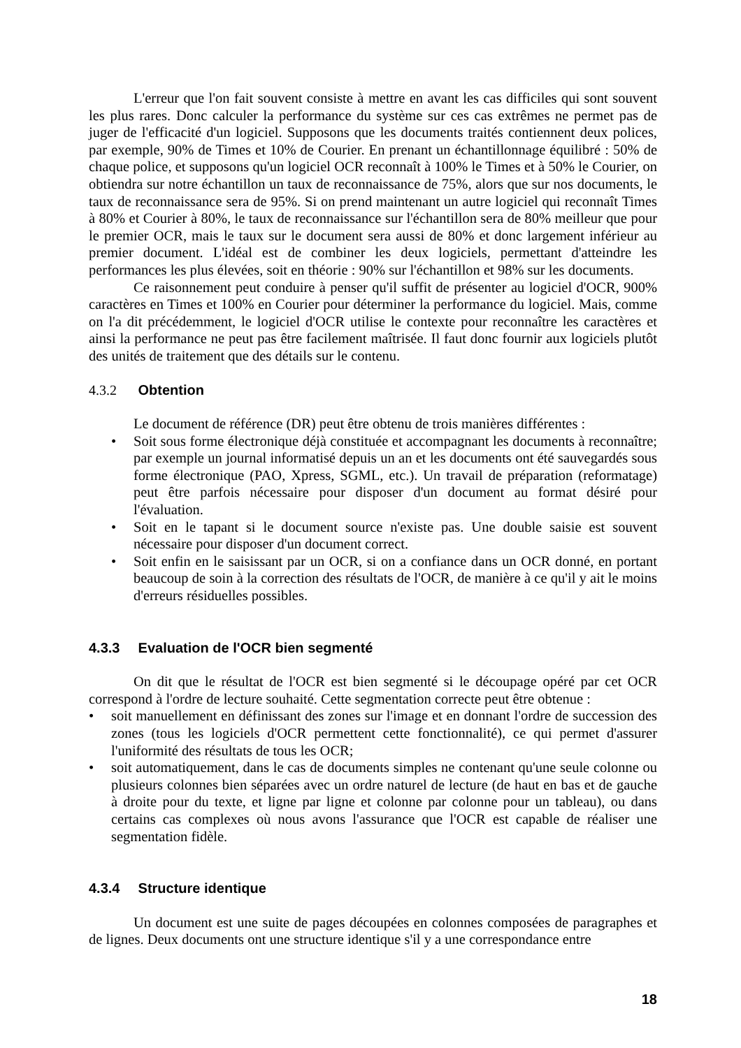L'erreur que l'on fait souvent consiste à mettre en avant les cas difficiles qui sont souvent les plus rares. Donc calculer la performance du système sur ces cas extrêmes ne permet pas de juger de l'efficacité d'un logiciel. Supposons que les documents traités contiennent deux polices, par exemple, 90% de Times et 10% de Courier. En prenant un échantillonnage équilibré : 50% de chaque police, et supposons qu'un logiciel OCR reconnaît à 100% le Times et à 50% le Courier, on obtiendra sur notre échantillon un taux de reconnaissance de 75%, alors que sur nos documents, le taux de reconnaissance sera de 95%. Si on prend maintenant un autre logiciel qui reconnaît Times à 80% et Courier à 80%, le taux de reconnaissance sur l'échantillon sera de 80% meilleur que pour le premier OCR, mais le taux sur le document sera aussi de 80% et donc largement inférieur au premier document. L'idéal est de combiner les deux logiciels, permettant d'atteindre les performances les plus élevées, soit en théorie : 90% sur l'échantillon et 98% sur les documents.
Ce raisonnement peut conduire à penser qu'il suffit de présenter au logiciel d'OCR, 900% caractères en Times et 100% en Courier pour déterminer la performance du logiciel. Mais, comme on l'a dit précédemment, le logiciel d'OCR utilise le contexte pour reconnaître les caractères et ainsi la performance ne peut pas être facilement maîtrisée. Il faut donc fournir aux logiciels plutôt des unités de traitement que des détails sur le contenu.
4.3.2 Obtention
Le document de référence (DR) peut être obtenu de trois manières différentes :
Soit sous forme électronique déjà constituée et accompagnant les documents à reconnaître; par exemple un journal informatisé depuis un an et les documents ont été sauvegardés sous forme électronique (PAO, Xpress, SGML, etc.). Un travail de préparation (reformatage) peut être parfois nécessaire pour disposer d'un document au format désiré pour l'évaluation.
Soit en le tapant si le document source n'existe pas. Une double saisie est souvent nécessaire pour disposer d'un document correct.
Soit enfin en le saisissant par un OCR, si on a confiance dans un OCR donné, en portant beaucoup de soin à la correction des résultats de l'OCR, de manière à ce qu'il y ait le moins d'erreurs résiduelles possibles.
4.3.3 Evaluation de l'OCR bien segmenté
On dit que le résultat de l'OCR est bien segmenté si le découpage opéré par cet OCR correspond à l'ordre de lecture souhaité. Cette segmentation correcte peut être obtenue :
soit manuellement en définissant des zones sur l'image et en donnant l'ordre de succession des zones (tous les logiciels d'OCR permettent cette fonctionnalité), ce qui permet d'assurer l'uniformité des résultats de tous les OCR;
soit automatiquement, dans le cas de documents simples ne contenant qu'une seule colonne ou plusieurs colonnes bien séparées avec un ordre naturel de lecture (de haut en bas et de gauche à droite pour du texte, et ligne par ligne et colonne par colonne pour un tableau), ou dans certains cas complexes où nous avons l'assurance que l'OCR est capable de réaliser une segmentation fidèle.
4.3.4 Structure identique
Un document est une suite de pages découpées en colonnes composées de paragraphes et de lignes. Deux documents ont une structure identique s'il y a une correspondance entre
18